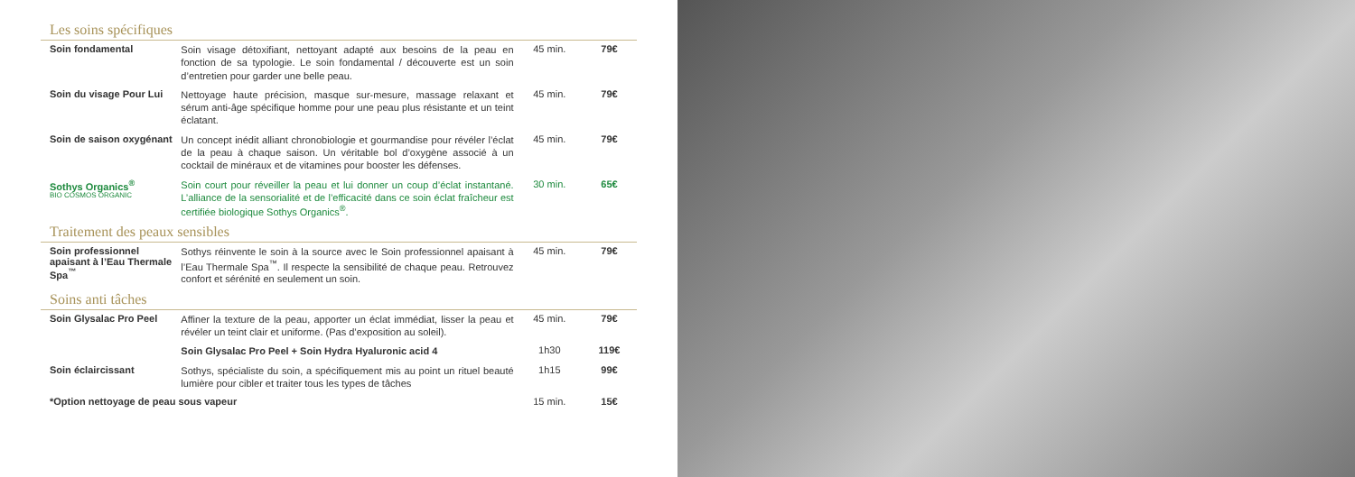Les soins spécifiques
| Soin fondamental | Soin visage détoxifiant, nettoyant adapté aux besoins de la peau en fonction de sa typologie. Le soin fondamental / découverte est un soin d’entretien pour garder une belle peau. | 45 min. | 79€ |
| Soin du visage Pour Lui | Nettoyage haute précision, masque sur-mesure, massage relaxant et sérum anti-âge spécifique homme pour une peau plus résistante et un teint éclatant. | 45 min. | 79€ |
| Soin de saison oxygénant | Un concept inédit alliant chronobiologie et gourmandise pour révéler l’éclat de la peau à chaque saison. Un véritable bol d’oxygène associé à un cocktail de minéraux et de vitamines pour booster les défenses. | 45 min. | 79€ |
| Sothys Organics<sup>®</sup> BIO COSMOS ORGANIC | Soin court pour réveiller la peau et lui donner un coup d’éclat instantané. L’alliance de la sensorialité et de l’efficacité dans ce soin éclat fraîcheur est certifiée biologique Sothys Organics<sup>®</sup>. | 30 min. | 65€ |
Traitement des peaux sensibles
| Soin professionnel apaisant à l’Eau Thermale Spa<sup>™</sup> | Sothys réinvente le soin à la source avec le Soin professionnel apaisant à l’Eau Thermale Spa<sup>™</sup>. Il respecte la sensibilité de chaque peau. Retrouvez confort et sérénité en seulement un soin. | 45 min. | 79€ |
Soins anti tâches
| Soin Glysalac Pro Peel | Affiner la texture de la peau, apporter un éclat immédiat, lisser la peau et révéler un teint clair et uniforme. (Pas d’exposition au soleil). | 45 min. | 79€ |
| | Soin Glysalac Pro Peel + Soin Hydra Hyaluronic acid 4 | 1h30 | 119€ |
| Soin éclaircissant | Sothys, spécialiste du soin, a spécifiquement mis au point un rituel beauté lumière pour cibler et traiter tous les types de tâches | 1h15 | 99€ |
| *Option nettoyage de peau sous vapeur | | 15 min. | 15€ |